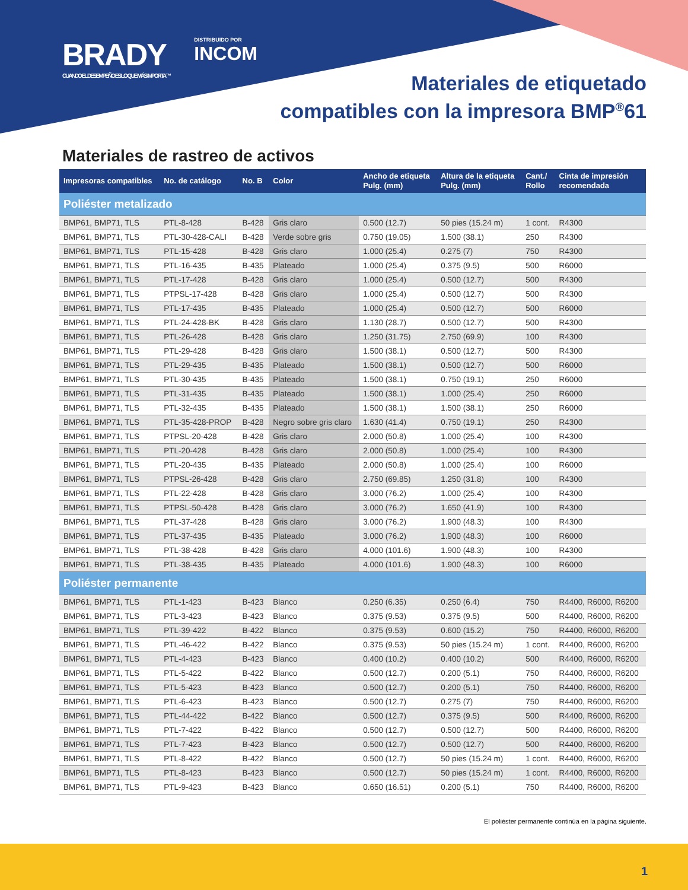BRADY
CUANDO EL DESEMPEÑO ES LO QUE MÁS IMPORTA™
DISTRIBUIDO POR
INCOM
Materiales de etiquetado
compatibles con la impresora BMP<sup>®</sup>61
Materiales de rastreo de activos
| Impresoras compatibles | No. de catálogo | No. B | Color | Ancho de etiqueta Pulg. (mm) | Altura de la etiqueta Pulg. (mm) | Cant./ Rollo | Cinta de impresión recomendada |
| --- | --- | --- | --- | --- | --- | --- | --- |
| Poliéster metalizado | | | | | | | |
| BMP61, BMP71, TLS | PTL-8-428 | B-428 | Gris claro | 0.500 (12.7) | 50 pies (15.24 m) | 1 cont. | R4300 |
| BMP61, BMP71, TLS | PTL-30-428-CALI | B-428 | Verde sobre gris | 0.750 (19.05) | 1.500 (38.1) | 250 | R4300 |
| BMP61, BMP71, TLS | PTL-15-428 | B-428 | Gris claro | 1.000 (25.4) | 0.275 (7) | 750 | R4300 |
| BMP61, BMP71, TLS | PTL-16-435 | B-435 | Plateado | 1.000 (25.4) | 0.375 (9.5) | 500 | R6000 |
| BMP61, BMP71, TLS | PTL-17-428 | B-428 | Gris claro | 1.000 (25.4) | 0.500 (12.7) | 500 | R4300 |
| BMP61, BMP71, TLS | PTPSL-17-428 | B-428 | Gris claro | 1.000 (25.4) | 0.500 (12.7) | 500 | R4300 |
| BMP61, BMP71, TLS | PTL-17-435 | B-435 | Plateado | 1.000 (25.4) | 0.500 (12.7) | 500 | R6000 |
| BMP61, BMP71, TLS | PTL-24-428-BK | B-428 | Gris claro | 1.130 (28.7) | 0.500 (12.7) | 500 | R4300 |
| BMP61, BMP71, TLS | PTL-26-428 | B-428 | Gris claro | 1.250 (31.75) | 2.750 (69.9) | 100 | R4300 |
| BMP61, BMP71, TLS | PTL-29-428 | B-428 | Gris claro | 1.500 (38.1) | 0.500 (12.7) | 500 | R4300 |
| BMP61, BMP71, TLS | PTL-29-435 | B-435 | Plateado | 1.500 (38.1) | 0.500 (12.7) | 500 | R6000 |
| BMP61, BMP71, TLS | PTL-30-435 | B-435 | Plateado | 1.500 (38.1) | 0.750 (19.1) | 250 | R6000 |
| BMP61, BMP71, TLS | PTL-31-435 | B-435 | Plateado | 1.500 (38.1) | 1.000 (25.4) | 250 | R6000 |
| BMP61, BMP71, TLS | PTL-32-435 | B-435 | Plateado | 1.500 (38.1) | 1.500 (38.1) | 250 | R6000 |
| BMP61, BMP71, TLS | PTL-35-428-PROP | B-428 | Negro sobre gris claro | 1.630 (41.4) | 0.750 (19.1) | 250 | R4300 |
| BMP61, BMP71, TLS | PTPSL-20-428 | B-428 | Gris claro | 2.000 (50.8) | 1.000 (25.4) | 100 | R4300 |
| BMP61, BMP71, TLS | PTL-20-428 | B-428 | Gris claro | 2.000 (50.8) | 1.000 (25.4) | 100 | R4300 |
| BMP61, BMP71, TLS | PTL-20-435 | B-435 | Plateado | 2.000 (50.8) | 1.000 (25.4) | 100 | R6000 |
| BMP61, BMP71, TLS | PTPSL-26-428 | B-428 | Gris claro | 2.750 (69.85) | 1.250 (31.8) | 100 | R4300 |
| BMP61, BMP71, TLS | PTL-22-428 | B-428 | Gris claro | 3.000 (76.2) | 1.000 (25.4) | 100 | R4300 |
| BMP61, BMP71, TLS | PTPSL-50-428 | B-428 | Gris claro | 3.000 (76.2) | 1.650 (41.9) | 100 | R4300 |
| BMP61, BMP71, TLS | PTL-37-428 | B-428 | Gris claro | 3.000 (76.2) | 1.900 (48.3) | 100 | R4300 |
| BMP61, BMP71, TLS | PTL-37-435 | B-435 | Plateado | 3.000 (76.2) | 1.900 (48.3) | 100 | R6000 |
| BMP61, BMP71, TLS | PTL-38-428 | B-428 | Gris claro | 4.000 (101.6) | 1.900 (48.3) | 100 | R4300 |
| BMP61, BMP71, TLS | PTL-38-435 | B-435 | Plateado | 4.000 (101.6) | 1.900 (48.3) | 100 | R6000 |
| Poliéster permanente | | | | | | | |
| BMP61, BMP71, TLS | PTL-1-423 | B-423 | Blanco | 0.250 (6.35) | 0.250 (6.4) | 750 | R4400, R6000, R6200 |
| BMP61, BMP71, TLS | PTL-3-423 | B-423 | Blanco | 0.375 (9.53) | 0.375 (9.5) | 500 | R4400, R6000, R6200 |
| BMP61, BMP71, TLS | PTL-39-422 | B-422 | Blanco | 0.375 (9.53) | 0.600 (15.2) | 750 | R4400, R6000, R6200 |
| BMP61, BMP71, TLS | PTL-46-422 | B-422 | Blanco | 0.375 (9.53) | 50 pies (15.24 m) | 1 cont. | R4400, R6000, R6200 |
| BMP61, BMP71, TLS | PTL-4-423 | B-423 | Blanco | 0.400 (10.2) | 0.400 (10.2) | 500 | R4400, R6000, R6200 |
| BMP61, BMP71, TLS | PTL-5-422 | B-422 | Blanco | 0.500 (12.7) | 0.200 (5.1) | 750 | R4400, R6000, R6200 |
| BMP61, BMP71, TLS | PTL-5-423 | B-423 | Blanco | 0.500 (12.7) | 0.200 (5.1) | 750 | R4400, R6000, R6200 |
| BMP61, BMP71, TLS | PTL-6-423 | B-423 | Blanco | 0.500 (12.7) | 0.275 (7) | 750 | R4400, R6000, R6200 |
| BMP61, BMP71, TLS | PTL-44-422 | B-422 | Blanco | 0.500 (12.7) | 0.375 (9.5) | 500 | R4400, R6000, R6200 |
| BMP61, BMP71, TLS | PTL-7-422 | B-422 | Blanco | 0.500 (12.7) | 0.500 (12.7) | 500 | R4400, R6000, R6200 |
| BMP61, BMP71, TLS | PTL-7-423 | B-423 | Blanco | 0.500 (12.7) | 0.500 (12.7) | 500 | R4400, R6000, R6200 |
| BMP61, BMP71, TLS | PTL-8-422 | B-422 | Blanco | 0.500 (12.7) | 50 pies (15.24 m) | 1 cont. | R4400, R6000, R6200 |
| BMP61, BMP71, TLS | PTL-8-423 | B-423 | Blanco | 0.500 (12.7) | 50 pies (15.24 m) | 1 cont. | R4400, R6000, R6200 |
| BMP61, BMP71, TLS | PTL-9-423 | B-423 | Blanco | 0.650 (16.51) | 0.200 (5.1) | 750 | R4400, R6000, R6200 |
El poliéster permanente continúa en la página siguiente.
1